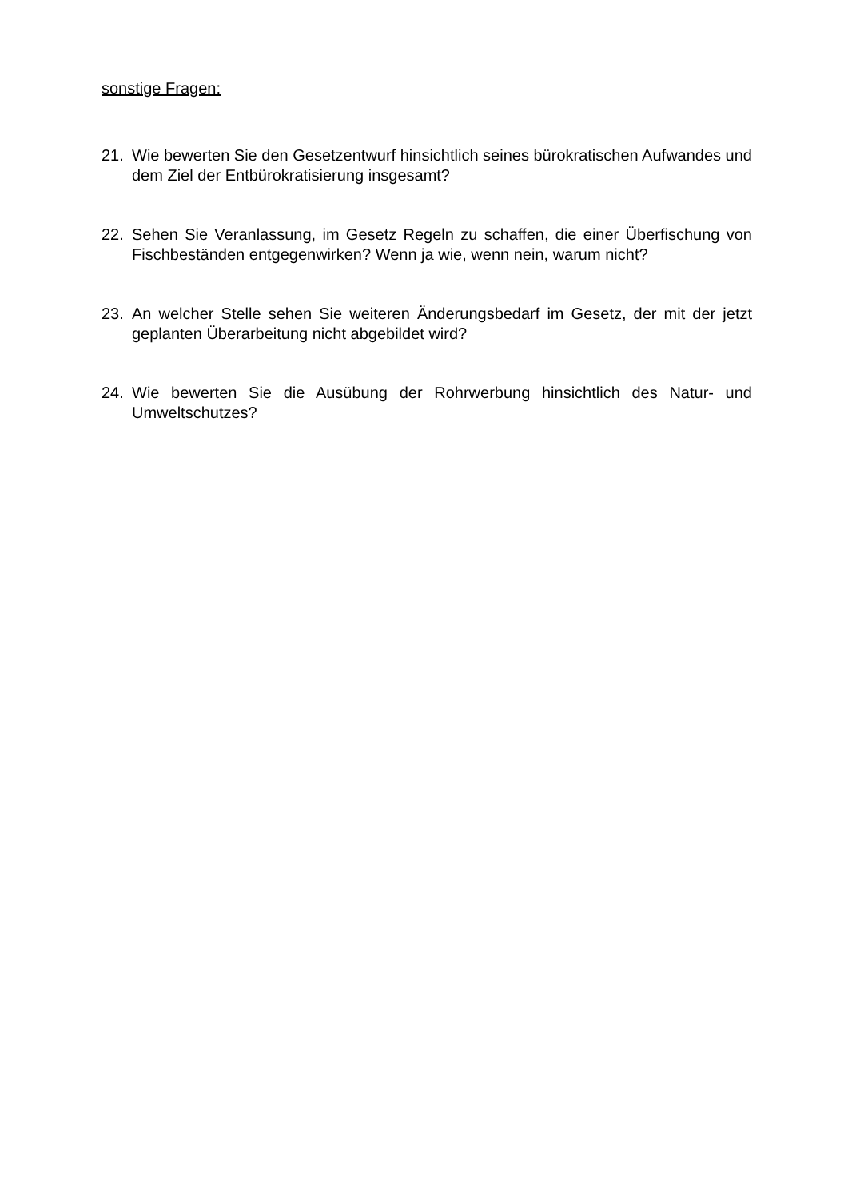sonstige Fragen:
21. Wie bewerten Sie den Gesetzentwurf hinsichtlich seines bürokratischen Aufwandes und dem Ziel der Entbürokratisierung insgesamt?
22. Sehen Sie Veranlassung, im Gesetz Regeln zu schaffen, die einer Überfischung von Fischbeständen entgegenwirken? Wenn ja wie, wenn nein, warum nicht?
23. An welcher Stelle sehen Sie weiteren Änderungsbedarf im Gesetz, der mit der jetzt geplanten Überarbeitung nicht abgebildet wird?
24. Wie bewerten Sie die Ausübung der Rohrwerbung hinsichtlich des Natur- und Umweltschutzes?